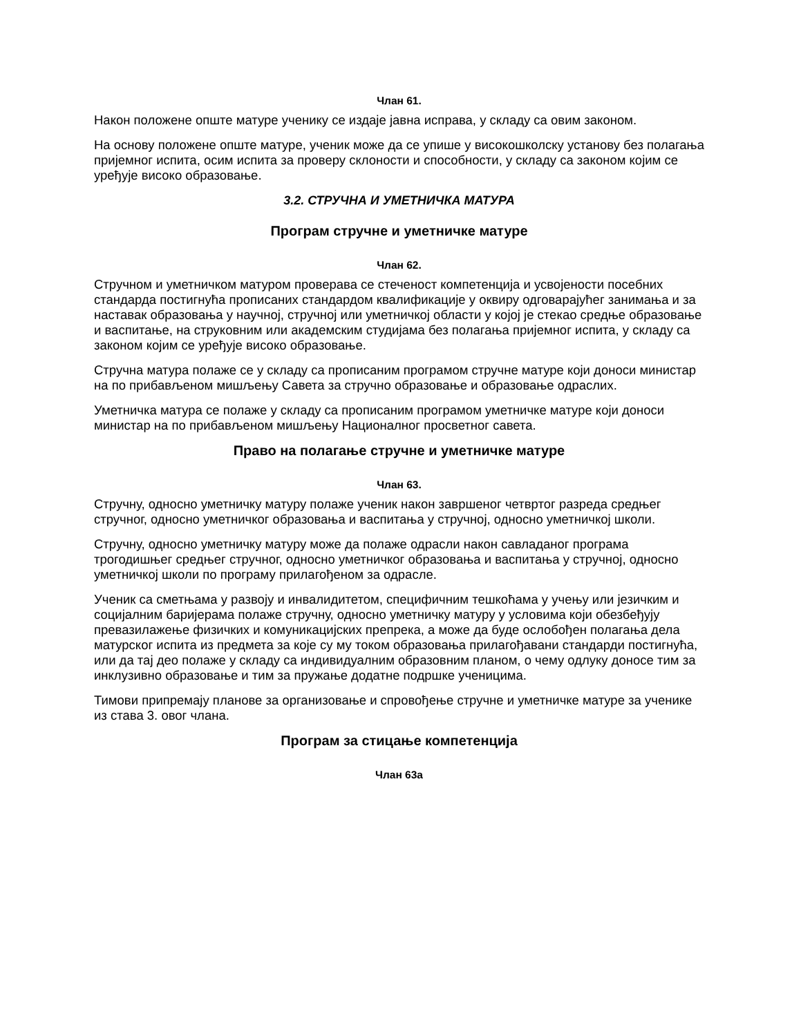Члан 61.
Након положене опште матуре ученику се издаје јавна исправа, у складу са овим законом.
На основу положене опште матуре, ученик може да се упише у високошколску установу без полагања пријемног испита, осим испита за проверу склоности и способности, у складу са законом којим се уређује високо образовање.
3.2. СТРУЧНА И УМЕТНИЧКА МАТУРА
Програм стручне и уметничке матуре
Члан 62.
Стручном и уметничком матуром проверава се стеченост компетенција и усвојености посебних стандарда постигнућа прописаних стандардом квалификације у оквиру одговарајућег занимања и за наставак образовања у научној, стручној или уметничкој области у којој је стекао средње образовање и васпитање, на струковним или академским студијама без полагања пријемног испита, у складу са законом којим се уређује високо образовање.
Стручна матура полаже се у складу са прописаним програмом стручне матуре који доноси министар на по прибављеном мишљењу Савета за стручно образовање и образовање одраслих.
Уметничка матура се полаже у складу са прописаним програмом уметничке матуре који доноси министар на по прибављеном мишљењу Националног просветног савета.
Право на полагање стручне и уметничке матуре
Члан 63.
Стручну, односно уметничку матуру полаже ученик након завршеног четвртог разреда средњег стручног, односно уметничког образовања и васпитања у стручној, односно уметничкој школи.
Стручну, односно уметничку матуру може да полаже одрасли након савладаног програма трогодишњег средњег стручног, односно уметничког образовања и васпитања у стручној, односно уметничкој школи по програму прилагођеном за одрасле.
Ученик са сметњама у развоју и инвалидитетом, специфичним тешкоћама у учењу или језичким и социјалним баријерама полаже стручну, односно уметничку матуру у условима који обезбеђују превазилажење физичких и комуникацијских препрека, а може да буде ослобођен полагања дела матурског испита из предмета за које су му током образовања прилагођавани стандарди постигнућа, или да тај део полаже у складу са индивидуалним образовним планом, о чему одлуку доносе тим за инклузивно образовање и тим за пружање додатне подршке ученицима.
Тимови припремају планове за организовање и спровођење стручне и уметничке матуре за ученике из става 3. овог члана.
Програм за стицање компетенција
Члан 63а